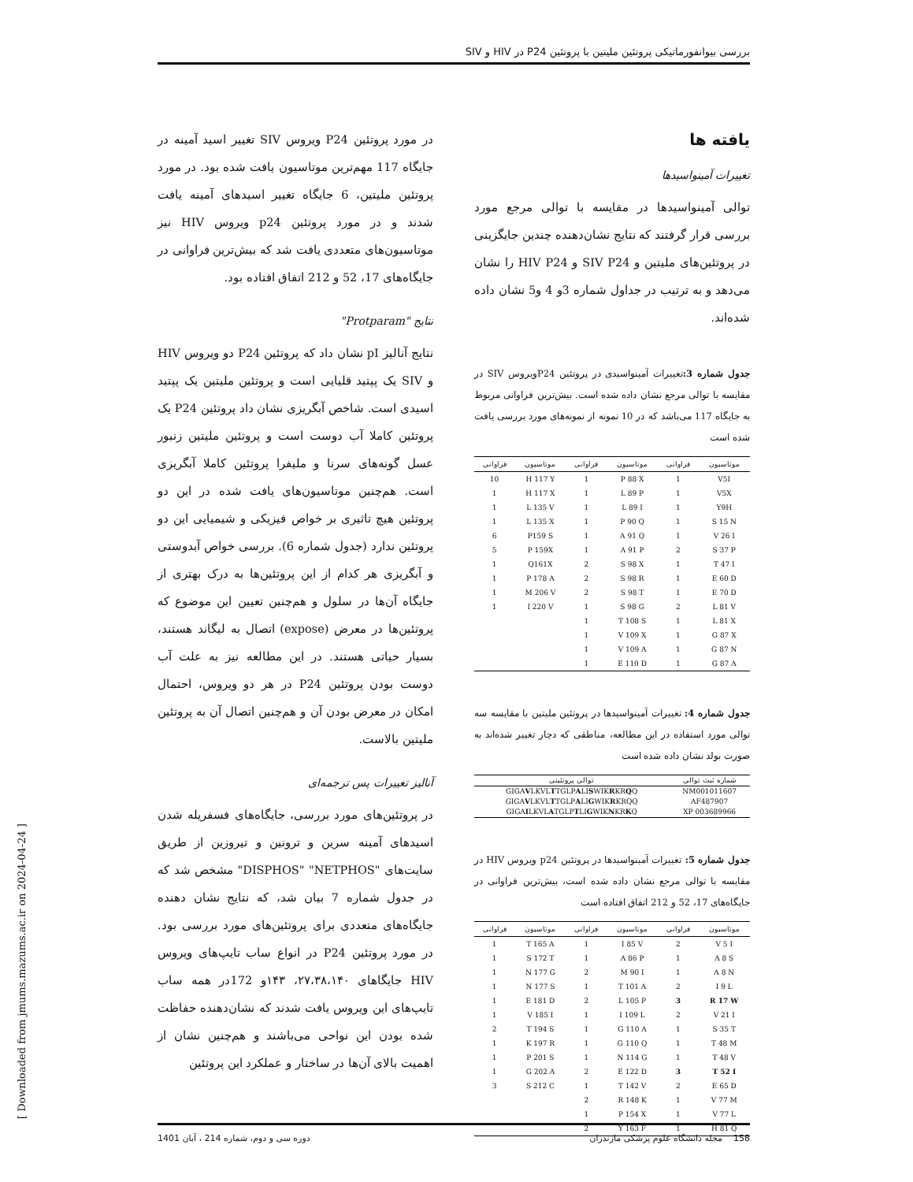بررسی بیوانفورماتیکی پروتئین ملیتین با پروتئین P24 در HIV و SIV
یافته ها
تغییرات آمینواسیدها
توالی آمینواسیدها در مقایسه با توالی مرجع مورد بررسی قرار گرفتند که نتایج نشان‌دهنده چندین جایگزینی در پروتئین‌های ملیتین و SIV P24 و HIV P24 را نشان می‌دهد و به ترتیب در جداول شماره 3و 4 و5 نشان داده شده‌اند.
جدول شماره 3: تغییرات آمینواسیدی در پروتئین P24ویروس SIV در مقایسه با توالی مرجع نشان داده شده است. بیش‌ترین فراوانی مربوط به جایگاه 117 می‌باشد که در 10 نمونه از نمونه‌های مورد بررسی یافت شده است
| موتاسیون | فراوانی | موتاسیون | فراوانی | موتاسیون | فراوانی |
| --- | --- | --- | --- | --- | --- |
| V5I | 1 | P 88 X | 1 | H 117 Y | 10 |
| V5X | 1 | L 89 P | 1 | H 117 X | 1 |
| Y9H | 1 | L 89 I | 1 | L 135 V | 1 |
| S 15 N | 1 | P 90 Q | 1 | L 135 X | 1 |
| V 26 I | 1 | A 91 Q | 1 | P159 S | 6 |
| S 37 P | 2 | A 91 P | 1 | P 159X | 5 |
| T 47 I | 1 | S 98 X | 2 | Q161X | 1 |
| E 60 D | 1 | S 98 R | 2 | P 178 A | 1 |
| E 70 D | 1 | S 98 T | 2 | M 206 V | 1 |
| L 81 V | 2 | S 98 G | 1 | I 220 V | 1 |
| L 81 X | 1 | T 108 S | 1 | | |
| G 87 X | 1 | V 109 X | 1 | | |
| G 87 N | 1 | V 109 A | 1 | | |
| G 87 A | 1 | E 110 D | 1 | | |
جدول شماره 4: تغییرات آمینواسیدها در پروتئین ملیتین با مقایسه سه توالی مورد استفاده در این مطالعه، مناطقی که دچار تغییر شده‌اند به صورت بولد نشان داده شده است
| شماره ثبت توالی | توالی پروتئینی |
| --- | --- |
| NM001011607 | GIGA V LKVL T TGLP A LI S WIK R KR Q Q |
| AF487907 | GIGA V LKVL T TGLP A LI G WIK R KRQQ |
| 003689966 XP | GIGA I LKVL A TGLP T LI G WIK N KR K Q |
جدول شماره 5: تغییرات آمینواسیدها در پروتئین p24 ویروس HIV در مقایسه با توالی مرجع نشان داده شده است، بیش‌ترین فراوانی در جایگاه‌های 17، 52 و 212 اتفاق افتاده است
| موتاسیون | فراوانی | موتاسیون | فراوانی | موتاسیون | فراوانی |
| --- | --- | --- | --- | --- | --- |
| V 5 I | 2 | I 85 V | 1 | T 165 A | 1 |
| A 8 S | 1 | A 86 P | 1 | S 172 T | 1 |
| A 8 N | 1 | M 90 I | 2 | N 177 G | 1 |
| I 9 L | 2 | T 101 A | 1 | N 177 S | 1 |
| R 17 W | 3 | L 105 P | 2 | E 181 D | 1 |
| V 21 I | 2 | I 109 L | 1 | V 185 I | 1 |
| S 35 T | 1 | G 110 A | 1 | T 194 S | 2 |
| T 48 M | 1 | G 110 Q | 1 | K 197 R | 1 |
| T 48 V | 1 | N 114 G | 1 | P 201 S | 1 |
| T 52 I | 3 | E 122 D | 2 | G 202 A | 1 |
| E 65 D | 2 | T 142 V | 1 | S 212 C | 3 |
| V 77 M | 1 | R 148 K | 2 | | |
| V 77 L | 1 | P 154 X | 1 | | |
| H 81 Q | 1 | Y 163 F | 2 | | |
در مورد پروتئین P24 ویروس SIV تغییر اسید آمینه در جایگاه 117 مهم‌ترین موتاسیون یافت شده بود. در مورد پروتئین ملیتین، 6 جایگاه تغییر اسیدهای آمینه یافت شدند و در مورد پروتئین p24 ویروس HIV نیز موتاسیون‌های متعددی یافت شد که بیش‌ترین فراوانی در جایگاه‌های 17، 52 و 212 اتفاق افتاده بود.
نتایج "Protparam"
نتایج آنالیز pI نشان داد که پروتئین P24 دو ویروس HIV و SIV یک پپتید قلیایی است و پروتئین ملیتین یک پپتید اسیدی است. شاخص آبگریزی نشان داد پروتئین P24 یک پروتئین کاملا آب دوست است و پروتئین ملیتین زنبور عسل گونه‌های سرنا و ملیفرا پروتئین کاملا آبگریزی است. هم‌چنین موتاسیون‌های یافت شده در این دو پروتئین هیچ تاثیری بر خواص فیزیکی و شیمیایی این دو پروتئین ندارد (جدول شماره 6). بررسی خواص آبدوستی و آبگریزی هر کدام از این پروتئین‌ها به درک بهتری از جایگاه آن‌ها در سلول و هم‌چنین تعیین این موضوع که پروتئین‌ها در معرض (expose) اتصال به لیگاند هستند، بسیار حیاتی هستند. در این مطالعه نیز به علت آب دوست بودن پروتئین P24 در هر دو ویروس، احتمال امکان در معرض بودن آن و هم‌چنین اتصال آن به پروتئین ملیتین بالاست.
آنالیز تغییرات پس ترجمه‌ای
در پروتئین‌های مورد بررسی، جایگاه‌های فسفریله شدن اسیدهای آمینه سرین و ترونین و تیروزین از طریق سایت‌های "DISPHOS" "NETPHOS" مشخص شد که در جدول شماره 7 بیان شد، که نتایج نشان دهنده جایگاه‌های متعددی برای پروتئین‌های مورد بررسی بود. در مورد پروتئین P24 در انواع ساب تایپ‌های ویروس HIV جایگاهای ۲۷،۳۸،۱۴۰، ۱۴۳و 172در همه ساب تایپ‌های این ویروس یافت شدند که نشان‌دهنده حفاظت شده بودن این نواحی می‌باشند و هم‌چنین نشان از اهمیت بالای آن‌ها در ساختار و عملکرد این پروتئین
[ Downloaded from jmums.mazums.ac.ir on 2024-04-24 ]
158 مجله دانشگاه علوم پزشکی مازندران دوره سی و دوم، شماره 214 ، آبان 1401